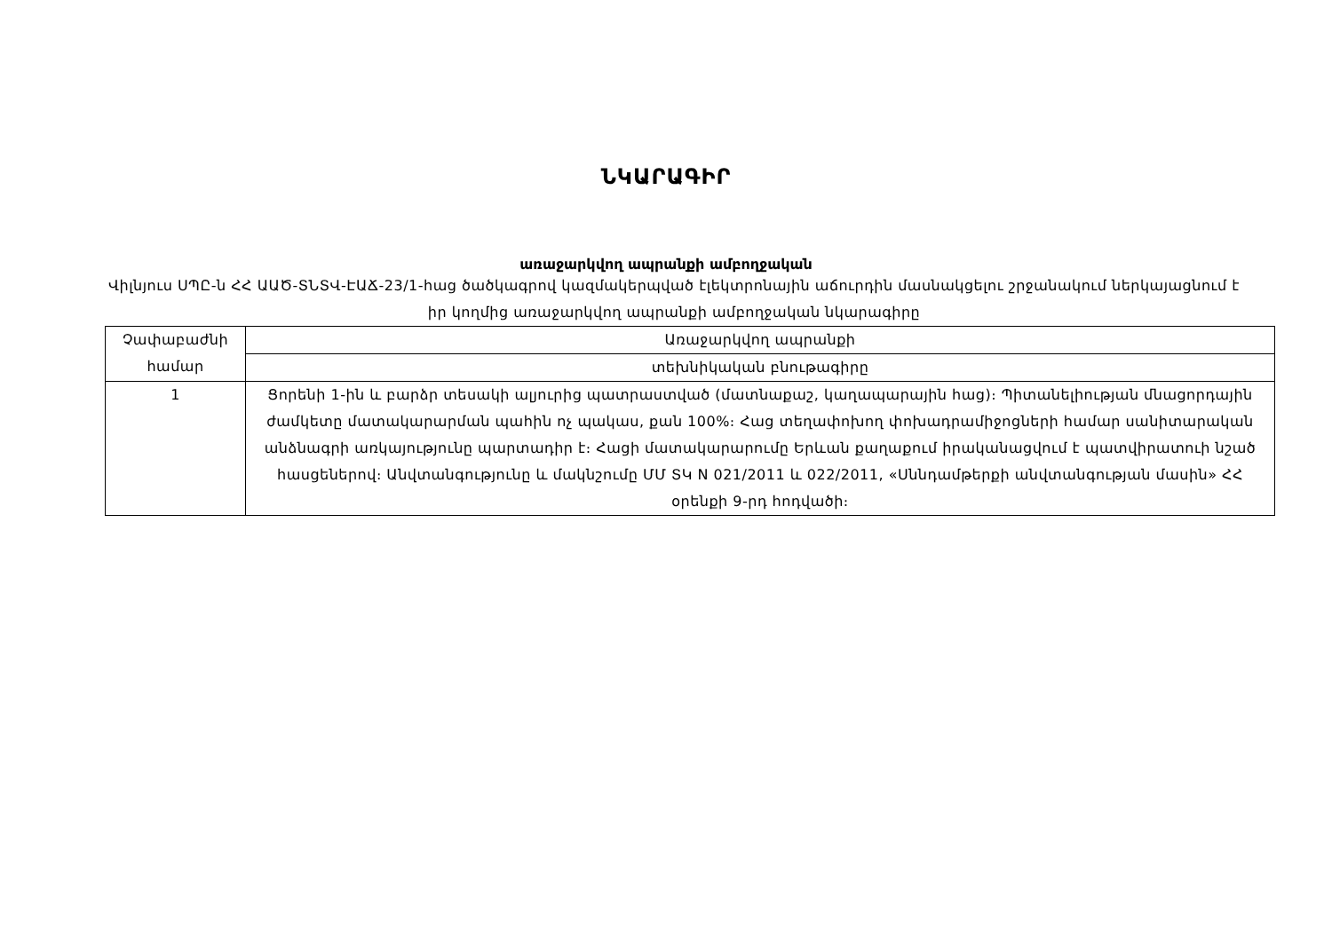ՆԿԱՐԱԳԻՐ
առաջարկվող ապրանքի ամբողջական
Վիլնյուս ՍՊԸ-ն ՀՀ ԱԱԾ-ՏՆՏՎ-ԷԱՃ-23/1-հաց ծածկագրով կազմակերպված էլեկտրոնային աճուրդին մասնակցելու շրջանակում ներկայացնում է իր կողմից առաջարկվող ապրանքի ամբողջական նկարագիրը
| Չափաբաժնի համար | Առաջարկվող ապրանքի |
| | տեխնիկական բնութագիրը |
| 1 | Ցորենի 1-ին և բարձր տեսակի ալյուրից պատրաստված (մատնաքաշ, կաղապարային հաց)։ Պիտանելիության մնացորդային ժամկետը մատակարարման պահին ոչ պակաս, քան 100%։ Հաց տեղափոխող փոխադրամիջոցների համար սանիտարական անձնագրի առկայությունը պարտադիր է։ Հացի մատակարարումը Երևան քաղաքում իրականացվում է պատվիրատուի նշած հասցեներով։ Անվտանգությունը և մակնշումը ՄՄ ՏԿ N 021/2011 և 022/2011, «Սննդամթերքի անվտանգության մասին» ՀՀ օրենքի 9-րդ հոդվածի։ |